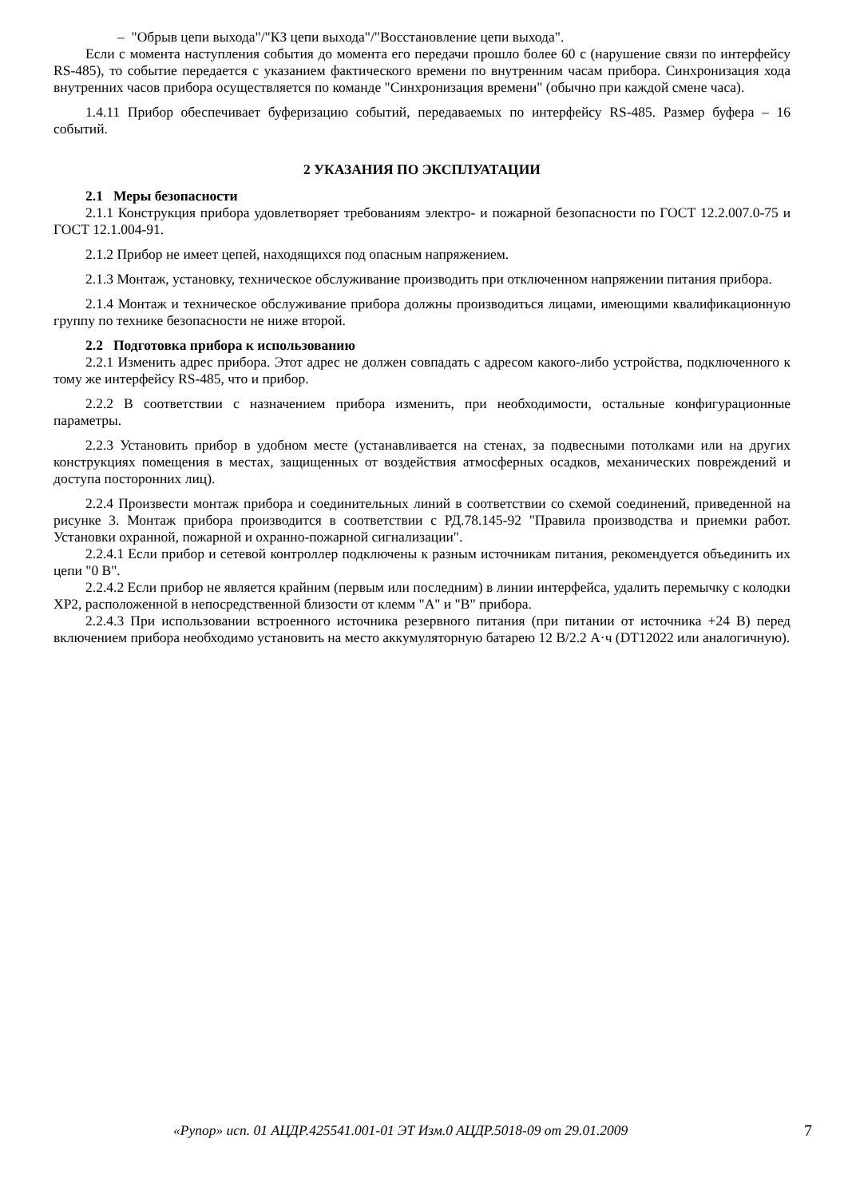– "Обрыв цепи выхода"/"КЗ цепи выхода"/"Восстановление цепи выхода".
Если с момента наступления события до момента его передачи прошло более 60 с (нарушение связи по интерфейсу RS-485), то событие передается с указанием фактического времени по внутренним часам прибора. Синхронизация хода внутренних часов прибора осуществляется по команде "Синхронизация времени" (обычно при каждой смене часа).
1.4.11 Прибор обеспечивает буферизацию событий, передаваемых по интерфейсу RS-485. Размер буфера – 16 событий.
2 УКАЗАНИЯ ПО ЭКСПЛУАТАЦИИ
2.1 Меры безопасности
2.1.1 Конструкция прибора удовлетворяет требованиям электро- и пожарной безопасности по ГОСТ 12.2.007.0-75 и ГОСТ 12.1.004-91.
2.1.2 Прибор не имеет цепей, находящихся под опасным напряжением.
2.1.3 Монтаж, установку, техническое обслуживание производить при отключенном напряжении питания прибора.
2.1.4 Монтаж и техническое обслуживание прибора должны производиться лицами, имеющими квалификационную группу по технике безопасности не ниже второй.
2.2 Подготовка прибора к использованию
2.2.1 Изменить адрес прибора. Этот адрес не должен совпадать с адресом какого-либо устройства, подключенного к тому же интерфейсу RS-485, что и прибор.
2.2.2 В соответствии с назначением прибора изменить, при необходимости, остальные конфигурационные параметры.
2.2.3 Установить прибор в удобном месте (устанавливается на стенах, за подвесными потолками или на других конструкциях помещения в местах, защищенных от воздействия атмосферных осадков, механических повреждений и доступа посторонних лиц).
2.2.4 Произвести монтаж прибора и соединительных линий в соответствии со схемой соединений, приведенной на рисунке 3. Монтаж прибора производится в соответствии с РД.78.145-92 "Правила производства и приемки работ. Установки охранной, пожарной и охранно-пожарной сигнализации".
2.2.4.1 Если прибор и сетевой контроллер подключены к разным источникам питания, рекомендуется объединить их цепи "0 В".
2.2.4.2 Если прибор не является крайним (первым или последним) в линии интерфейса, удалить перемычку с колодки XP2, расположенной в непосредственной близости от клемм "А" и "В" прибора.
2.2.4.3 При использовании встроенного источника резервного питания (при питании от источника +24 В) перед включением прибора необходимо установить на место аккумуляторную батарею 12 В/2.2 А·ч (DT12022 или аналогичную).
«Рупор» исп. 01 АЦДР.425541.001-01 ЭТ Изм.0 АЦДР.5018-09 от 29.01.2009 7